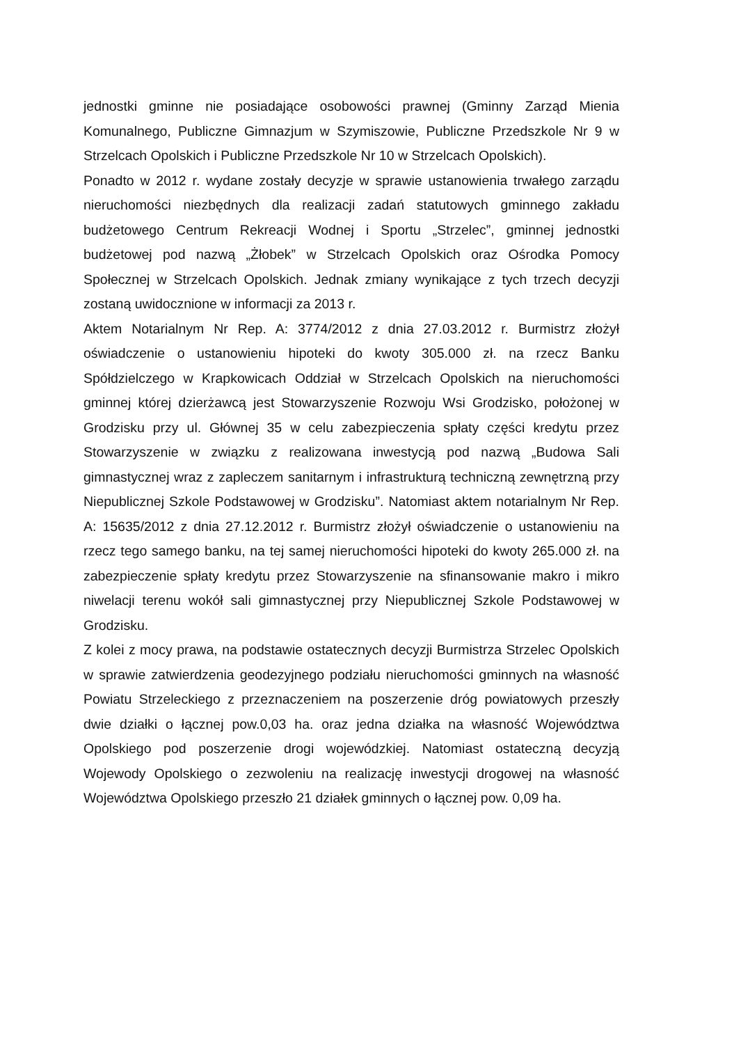jednostki gminne nie posiadające osobowości prawnej (Gminny Zarząd Mienia Komunalnego, Publiczne Gimnazjum w Szymiszowie, Publiczne Przedszkole Nr 9 w Strzelcach Opolskich i Publiczne Przedszkole Nr 10 w Strzelcach Opolskich).
Ponadto w 2012 r. wydane zostały decyzje w sprawie ustanowienia trwałego zarządu nieruchomości niezbędnych dla realizacji zadań statutowych gminnego zakładu budżetowego Centrum Rekreacji Wodnej i Sportu „Strzelec”, gminnej jednostki budżetowej pod nazwą „Żłobek” w Strzelcach Opolskich oraz Ośrodka Pomocy Społecznej w Strzelcach Opolskich. Jednak zmiany wynikające z tych trzech decyzji zostaną uwidocznione w informacji za 2013 r.
Aktem Notarialnym Nr Rep. A: 3774/2012 z dnia 27.03.2012 r. Burmistrz złożył oświadczenie o ustanowieniu hipoteki do kwoty 305.000 zł. na rzecz Banku Spółdzielczego w Krapkowicach Oddział w Strzelcach Opolskich na nieruchomości gminnej której dzierżawcą jest Stowarzyszenie Rozwoju Wsi Grodzisko, położonej w Grodzisku przy ul. Głównej 35 w celu zabezpieczenia spłaty części kredytu przez Stowarzyszenie w związku z realizowana inwestycją pod nazwą „Budowa Sali gimnastycznej wraz z zapleczem sanitarnym i infrastrukturą techniczną zewnętrzną przy Niepublicznej Szkole Podstawowej w Grodzisku”. Natomiast aktem notarialnym Nr Rep. A: 15635/2012 z dnia 27.12.2012 r. Burmistrz złożył oświadczenie o ustanowieniu na rzecz tego samego banku, na tej samej nieruchomości hipoteki do kwoty 265.000 zł. na zabezpieczenie spłaty kredytu przez Stowarzyszenie na sfinansowanie makro i mikro niwelacji terenu wokół sali gimnastycznej przy Niepublicznej Szkole Podstawowej w Grodzisku.
Z kolei z mocy prawa, na podstawie ostatecznych decyzji Burmistrza Strzelec Opolskich w sprawie zatwierdzenia geodezyjnego podziału nieruchomości gminnych na własność Powiatu Strzeleckiego z przeznaczeniem na poszerzenie dróg powiatowych przeszły dwie działki o łącznej pow.0,03 ha. oraz jedna działka na własność Województwa Opolskiego pod poszerzenie drogi wojewódzkiej. Natomiast ostateczną decyzją Wojewody Opolskiego o zezwoleniu na realizację inwestycji drogowej na własność Województwa Opolskiego przeszło 21 działek gminnych o łącznej pow. 0,09 ha.